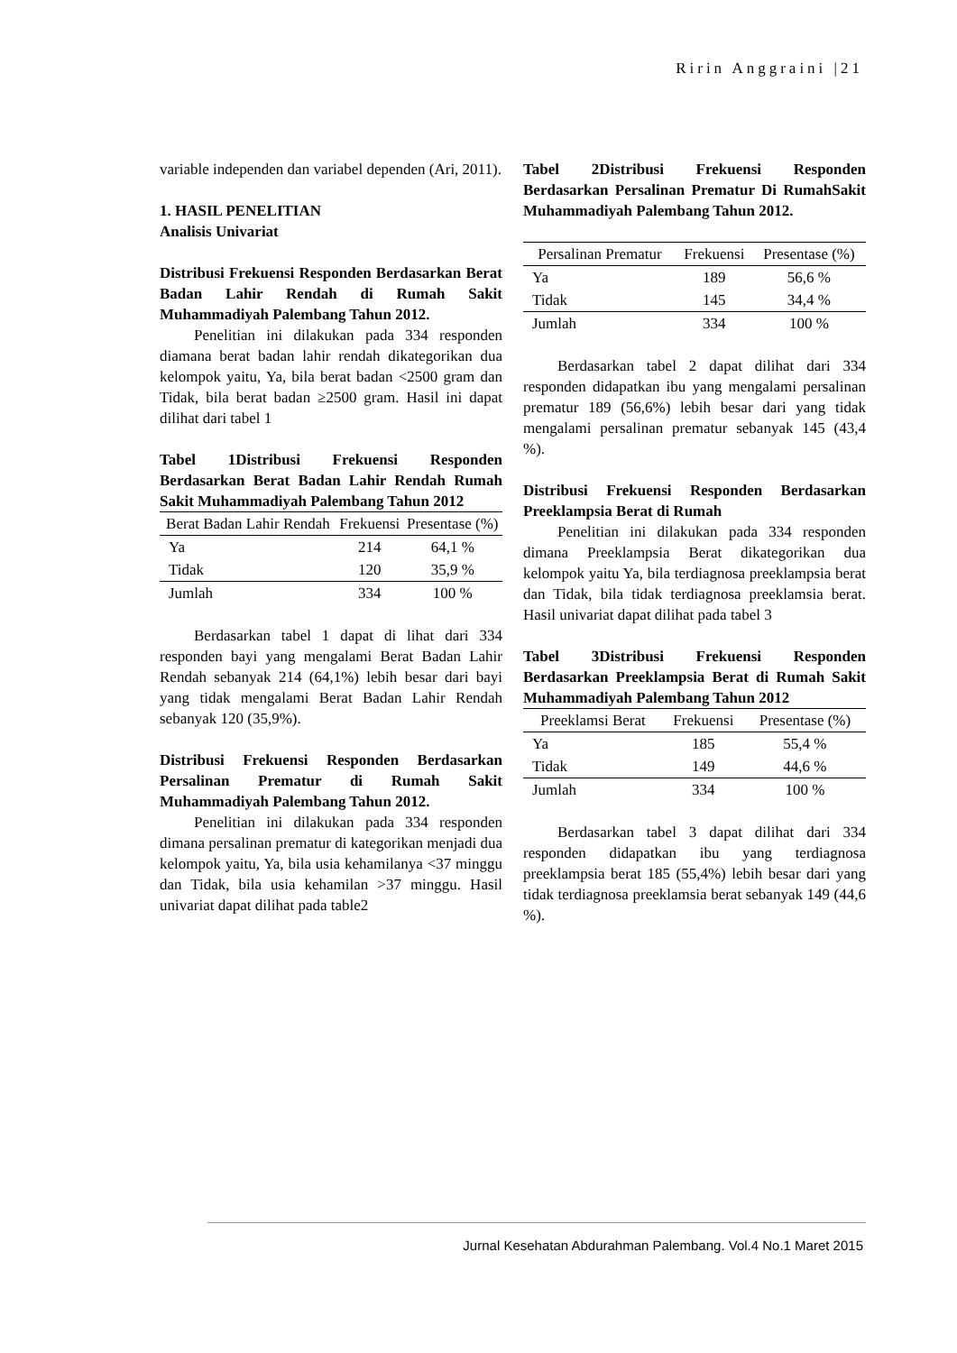Ririn Anggraini |21
variable independen dan variabel dependen (Ari, 2011).
1. HASIL PENELITIAN
Analisis Univariat
Distribusi Frekuensi Responden Berdasarkan Berat Badan Lahir Rendah di Rumah Sakit Muhammadiyah Palembang Tahun 2012.
Penelitian ini dilakukan pada 334 responden diamana berat badan lahir rendah dikategorikan dua kelompok yaitu, Ya, bila berat badan <2500 gram dan Tidak, bila berat badan ≥2500 gram. Hasil ini dapat dilihat dari tabel 1
Tabel 1Distribusi Frekuensi Responden Berdasarkan Berat Badan Lahir Rendah Rumah Sakit Muhammadiyah Palembang Tahun 2012
| Berat Badan Lahir Rendah | Frekuensi | Presentase (%) |
| --- | --- | --- |
| Ya | 214 | 64,1 % |
| Tidak | 120 | 35,9 % |
| Jumlah | 334 | 100 % |
Berdasarkan tabel 1 dapat di lihat dari 334 responden bayi yang mengalami Berat Badan Lahir Rendah sebanyak 214 (64,1%) lebih besar dari bayi yang tidak mengalami Berat Badan Lahir Rendah sebanyak 120 (35,9%).
Distribusi Frekuensi Responden Berdasarkan Persalinan Prematur di Rumah Sakit Muhammadiyah Palembang Tahun 2012.
Penelitian ini dilakukan pada 334 responden dimana persalinan prematur di kategorikan menjadi dua kelompok yaitu, Ya, bila usia kehamilanya <37 minggu dan Tidak, bila usia kehamilan >37 minggu. Hasil univariat dapat dilihat pada table2
Tabel 2Distribusi Frekuensi Responden Berdasarkan Persalinan Prematur Di RumahSakit Muhammadiyah Palembang Tahun 2012.
| Persalinan Prematur | Frekuensi | Presentase (%) |
| --- | --- | --- |
| Ya | 189 | 56,6 % |
| Tidak | 145 | 34,4 % |
| Jumlah | 334 | 100 % |
Berdasarkan tabel 2 dapat dilihat dari 334 responden didapatkan ibu yang mengalami persalinan prematur 189 (56,6%) lebih besar dari yang tidak mengalami persalinan prematur sebanyak 145 (43,4 %).
Distribusi Frekuensi Responden Berdasarkan Preeklampsia Berat di Rumah
Penelitian ini dilakukan pada 334 responden dimana Preeklampsia Berat dikategorikan dua kelompok yaitu Ya, bila terdiagnosa preeklampsia berat dan Tidak, bila tidak terdiagnosa preeklamsia berat. Hasil univariat dapat dilihat pada tabel 3
Tabel 3Distribusi Frekuensi Responden Berdasarkan Preeklampsia Berat di Rumah Sakit Muhammadiyah Palembang Tahun 2012
| Preeklamsi Berat | Frekuensi | Presentase (%) |
| --- | --- | --- |
| Ya | 185 | 55,4 % |
| Tidak | 149 | 44,6 % |
| Jumlah | 334 | 100 % |
Berdasarkan tabel 3 dapat dilihat dari 334 responden didapatkan ibu yang terdiagnosa preeklampsia berat 185 (55,4%) lebih besar dari yang tidak terdiagnosa preeklamsia berat sebanyak 149 (44,6 %).
Jurnal Kesehatan Abdurahman Palembang. Vol.4 No.1 Maret 2015